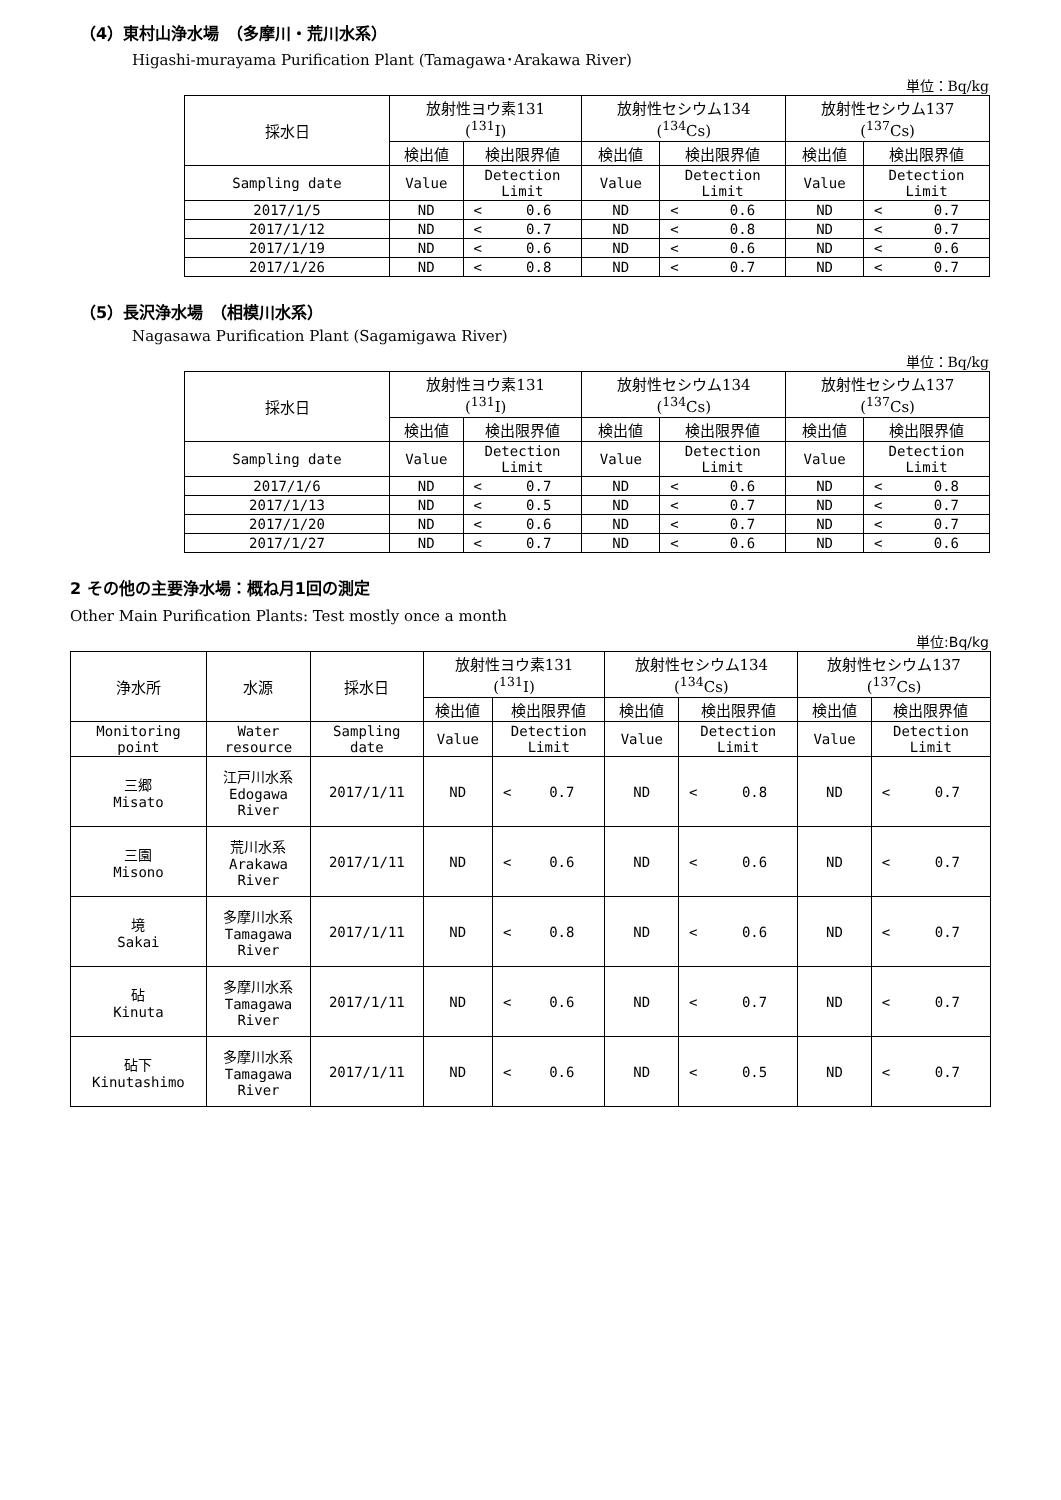（4）東村山浄水場　（多摩川・荒川水系）
Higashi-murayama Purification Plant (Tamagawa･Arakawa River)
単位：Bq/kg
| 採水日 | 放射性ヨウ素131 (<sup>131</sup>I) | | | 放射性セシウム134 (<sup>134</sup>Cs) | | | 放射性セシウム137 (<sup>137</sup>Cs) | | |
| --- | --- | --- | --- | --- | --- | --- | --- | --- | --- |
| | 検出値 | 検出限界値 | | 検出値 | 検出限界値 | | 検出値 | 検出限界値 | |
| Sampling date | Value | Detection Limit | | Value | Detection Limit | | Value | Detection Limit | |
| 2017/1/5 | ND | < | 0.6 | ND | < | 0.6 | ND | < | 0.7 |
| 2017/1/12 | ND | < | 0.7 | ND | < | 0.8 | ND | < | 0.7 |
| 2017/1/19 | ND | < | 0.6 | ND | < | 0.6 | ND | < | 0.6 |
| 2017/1/26 | ND | < | 0.8 | ND | < | 0.7 | ND | < | 0.7 |
（5）長沢浄水場　（相模川水系）
Nagasawa Purification Plant (Sagamigawa River)
単位：Bq/kg
| 採水日 | 放射性ヨウ素131 (<sup>131</sup>I) | | | 放射性セシウム134 (<sup>134</sup>Cs) | | | 放射性セシウム137 (<sup>137</sup>Cs) | | |
| --- | --- | --- | --- | --- | --- | --- | --- | --- | --- |
| | 検出値 | 検出限界値 | | 検出値 | 検出限界値 | | 検出値 | 検出限界値 | |
| Sampling date | Value | Detection Limit | | Value | Detection Limit | | Value | Detection Limit | |
| 2017/1/6 | ND | < | 0.7 | ND | < | 0.6 | ND | < | 0.8 |
| 2017/1/13 | ND | < | 0.5 | ND | < | 0.7 | ND | < | 0.7 |
| 2017/1/20 | ND | < | 0.6 | ND | < | 0.7 | ND | < | 0.7 |
| 2017/1/27 | ND | < | 0.7 | ND | < | 0.6 | ND | < | 0.6 |
2 その他の主要浄水場：概ね月1回の測定
Other Main Purification Plants: Test mostly once a month
単位:Bq/kg
| 浄水所 | 水源 | 採水日 | 放射性ヨウ素131 (<sup>131</sup>I) | | | 放射性セシウム134 (<sup>134</sup>Cs) | | | 放射性セシウム137 (<sup>137</sup>Cs) | | |
| --- | --- | --- | --- | --- | --- | --- | --- | --- | --- | --- | --- |
| | | | 検出値 | 検出限界値 | | 検出値 | 検出限界値 | | 検出値 | 検出限界値 | |
| Monitoring point | Water resource | Sampling date | Value | Detection Limit | | Value | Detection Limit | | Value | Detection Limit | |
| 三郷 Misato | 江戸川水系 Edogawa River | 2017/1/11 | ND | < | 0.7 | ND | < | 0.8 | ND | < | 0.7 |
| 三園 Misono | 荒川水系 Arakawa River | 2017/1/11 | ND | < | 0.6 | ND | < | 0.6 | ND | < | 0.7 |
| 境 Sakai | 多摩川水系 Tamagawa River | 2017/1/11 | ND | < | 0.8 | ND | < | 0.6 | ND | < | 0.7 |
| 砧 Kinuta | 多摩川水系 Tamagawa River | 2017/1/11 | ND | < | 0.6 | ND | < | 0.7 | ND | < | 0.7 |
| 砧下 Kinutashimo | 多摩川水系 Tamagawa River | 2017/1/11 | ND | < | 0.6 | ND | < | 0.5 | ND | < | 0.7 |